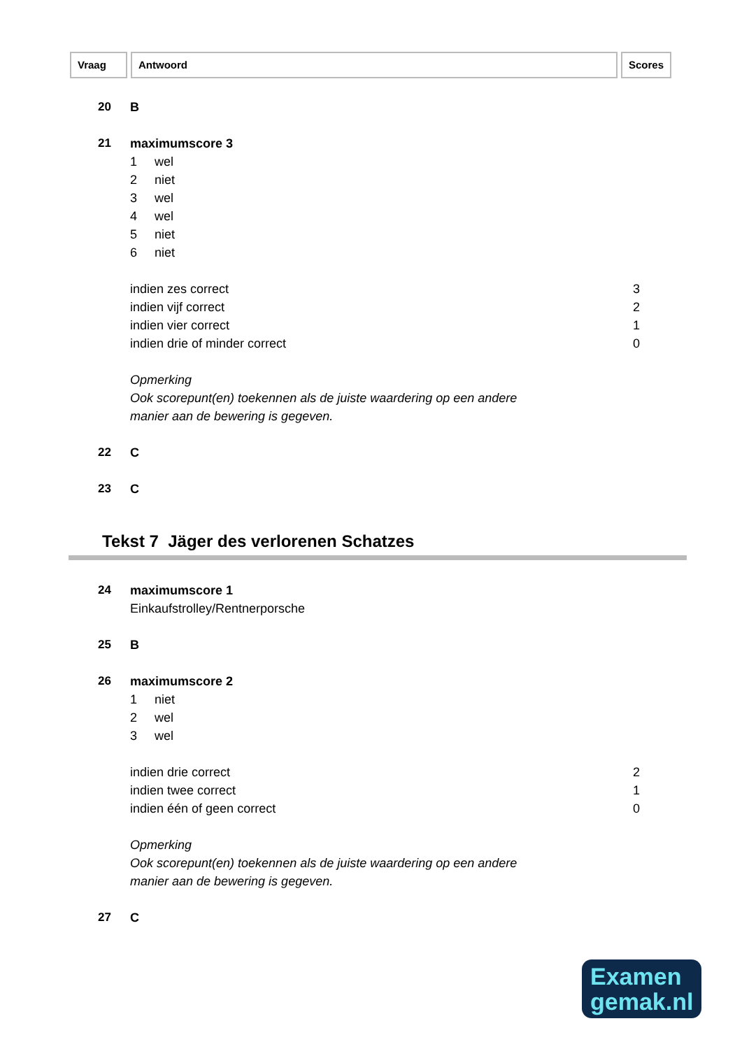Vraag Antwoord Scores
20 B
21 maximumscore 3
1 wel
2 niet
3 wel
4 wel
5 niet
6 niet
indien zes correct 3
indien vijf correct 2
indien vier correct 1
indien drie of minder correct 0
Opmerking
Ook scorepunt(en) toekennen als de juiste waardering op een andere
manier aan de bewering is gegeven.
22 C
23 C
Tekst 7 Jäger des verlorenen Schatzes
24 maximumscore 1
Einkaufstrolley/Rentnerporsche
25 B
26 maximumscore 2
1 niet
2 wel
3 wel
indien drie correct 2
indien twee correct 1
indien één of geen correct 0
Opmerking
Ook scorepunt(en) toekennen als de juiste waardering op een andere
manier aan de bewering is gegeven.
27 C
Examen
gemak.nl